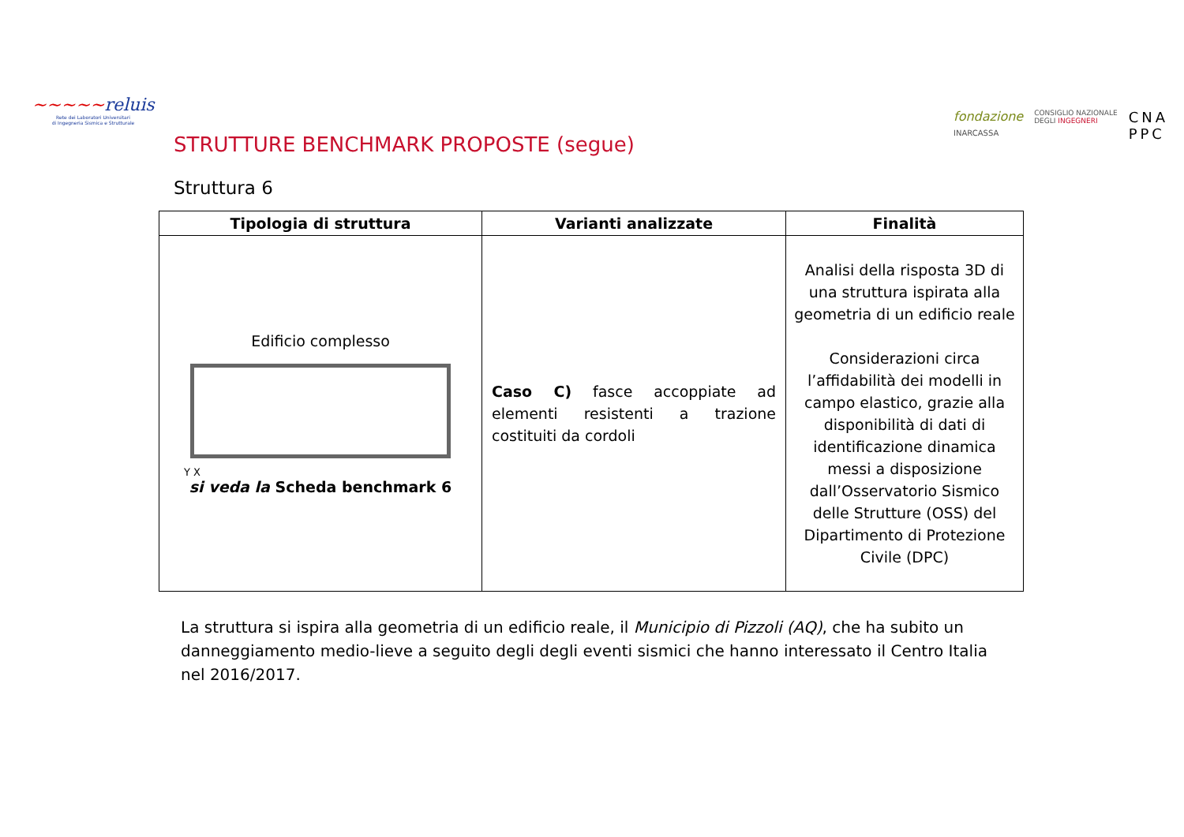~~~~~reluis
Rete dei Laboratori Universitari
di Ingegneria Sismica e Strutturale
STRUTTURE BENCHMARK PROPOSTE (segue)
fondazione
INARCASSA
CONSIGLIO NAZIONALE
DEGLI INGEGNERI
CNA
PPC
Struttura 6
| Tipologia di struttura | Varianti analizzate | Finalità |
| --- | --- | --- |
| Edificio complesso Y X si veda la Scheda benchmark 6 | Caso C) fasce accoppiate ad elementi resistenti a trazione costituiti da cordoli | Analisi della risposta 3D di una struttura ispirata alla geometria di un edificio reale Considerazioni circa l’affidabilità dei modelli in campo elastico, grazie alla disponibilità di dati di identificazione dinamica messi a disposizione dall’Osservatorio Sismico delle Strutture (OSS) del Dipartimento di Protezione Civile (DPC) |
La struttura si ispira alla geometria di un edificio reale, il Municipio di Pizzoli (AQ), che ha subito un danneggiamento medio-lieve a seguito degli degli eventi sismici che hanno interessato il Centro Italia nel 2016/2017.